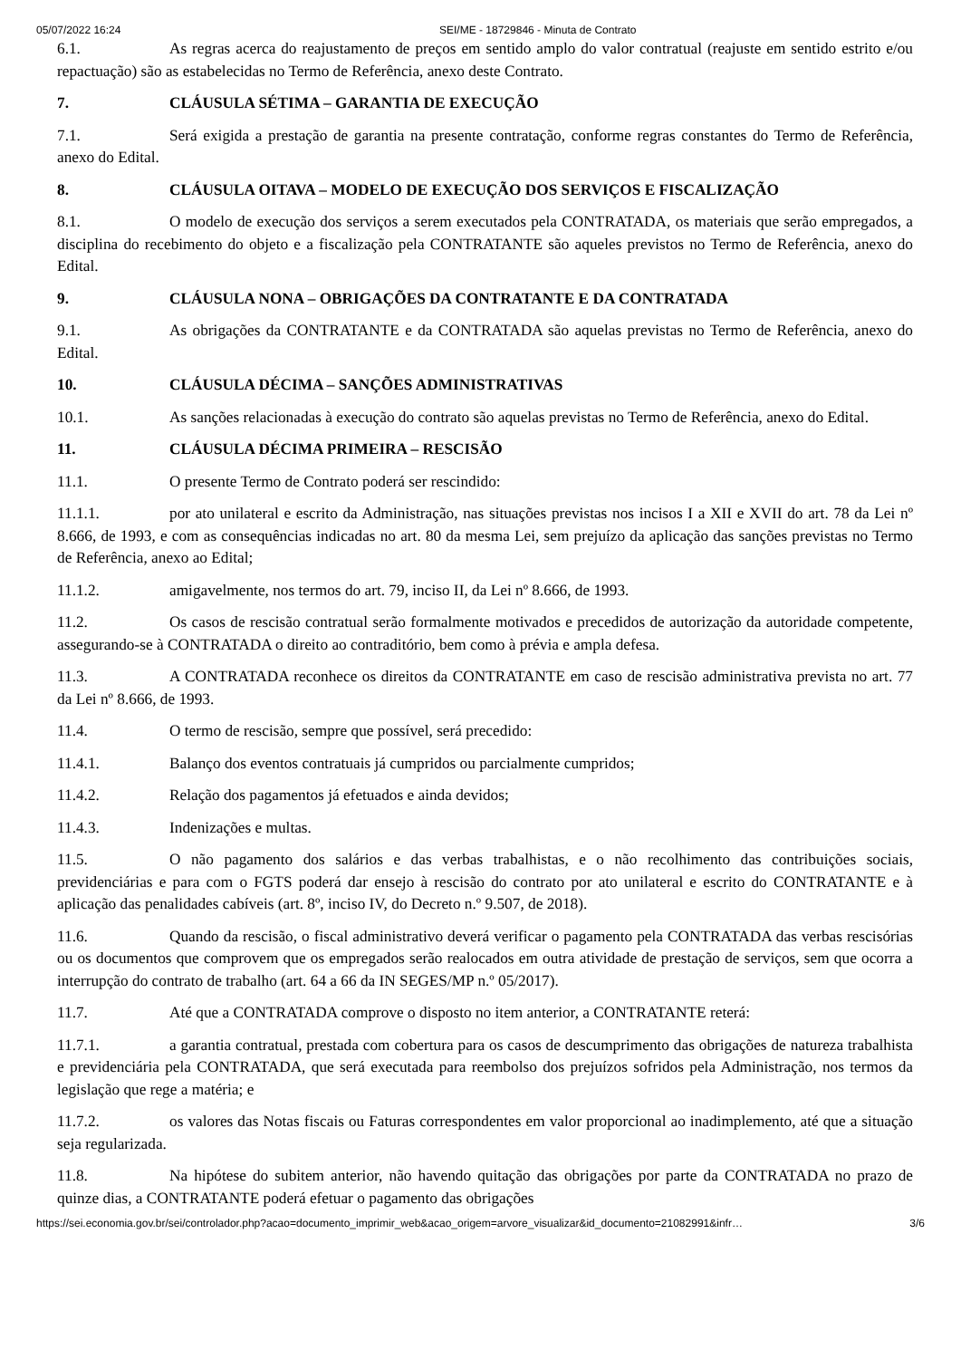05/07/2022 16:24 SEI/ME - 18729846 - Minuta de Contrato
6.1. As regras acerca do reajustamento de preços em sentido amplo do valor contratual (reajuste em sentido estrito e/ou repactuação) são as estabelecidas no Termo de Referência, anexo deste Contrato.
7. CLÁUSULA SÉTIMA – GARANTIA DE EXECUÇÃO
7.1. Será exigida a prestação de garantia na presente contratação, conforme regras constantes do Termo de Referência, anexo do Edital.
8. CLÁUSULA OITAVA – MODELO DE EXECUÇÃO DOS SERVIÇOS E FISCALIZAÇÃO
8.1. O modelo de execução dos serviços a serem executados pela CONTRATADA, os materiais que serão empregados, a disciplina do recebimento do objeto e a fiscalização pela CONTRATANTE são aqueles previstos no Termo de Referência, anexo do Edital.
9. CLÁUSULA NONA – OBRIGAÇÕES DA CONTRATANTE E DA CONTRATADA
9.1. As obrigações da CONTRATANTE e da CONTRATADA são aquelas previstas no Termo de Referência, anexo do Edital.
10. CLÁUSULA DÉCIMA – SANÇÕES ADMINISTRATIVAS
10.1. As sanções relacionadas à execução do contrato são aquelas previstas no Termo de Referência, anexo do Edital.
11. CLÁUSULA DÉCIMA PRIMEIRA – RESCISÃO
11.1. O presente Termo de Contrato poderá ser rescindido:
11.1.1. por ato unilateral e escrito da Administração, nas situações previstas nos incisos I a XII e XVII do art. 78 da Lei nº 8.666, de 1993, e com as consequências indicadas no art. 80 da mesma Lei, sem prejuízo da aplicação das sanções previstas no Termo de Referência, anexo ao Edital;
11.1.2. amigavelmente, nos termos do art. 79, inciso II, da Lei nº 8.666, de 1993.
11.2. Os casos de rescisão contratual serão formalmente motivados e precedidos de autorização da autoridade competente, assegurando-se à CONTRATADA o direito ao contraditório, bem como à prévia e ampla defesa.
11.3. A CONTRATADA reconhece os direitos da CONTRATANTE em caso de rescisão administrativa prevista no art. 77 da Lei nº 8.666, de 1993.
11.4. O termo de rescisão, sempre que possível, será precedido:
11.4.1. Balanço dos eventos contratuais já cumpridos ou parcialmente cumpridos;
11.4.2. Relação dos pagamentos já efetuados e ainda devidos;
11.4.3. Indenizações e multas.
11.5. O não pagamento dos salários e das verbas trabalhistas, e o não recolhimento das contribuições sociais, previdenciárias e para com o FGTS poderá dar ensejo à rescisão do contrato por ato unilateral e escrito do CONTRATANTE e à aplicação das penalidades cabíveis (art. 8º, inciso IV, do Decreto n.º 9.507, de 2018).
11.6. Quando da rescisão, o fiscal administrativo deverá verificar o pagamento pela CONTRATADA das verbas rescisórias ou os documentos que comprovem que os empregados serão realocados em outra atividade de prestação de serviços, sem que ocorra a interrupção do contrato de trabalho (art. 64 a 66 da IN SEGES/MP n.º 05/2017).
11.7. Até que a CONTRATADA comprove o disposto no item anterior, a CONTRATANTE reterá:
11.7.1. a garantia contratual, prestada com cobertura para os casos de descumprimento das obrigações de natureza trabalhista e previdenciária pela CONTRATADA, que será executada para reembolso dos prejuízos sofridos pela Administração, nos termos da legislação que rege a matéria; e
11.7.2. os valores das Notas fiscais ou Faturas correspondentes em valor proporcional ao inadimplemento, até que a situação seja regularizada.
11.8. Na hipótese do subitem anterior, não havendo quitação das obrigações por parte da CONTRATADA no prazo de quinze dias, a CONTRATANTE poderá efetuar o pagamento das obrigações
https://sei.economia.gov.br/sei/controlador.php?acao=documento_imprimir_web&acao_origem=arvore_visualizar&id_documento=21082991&infr… 3/6